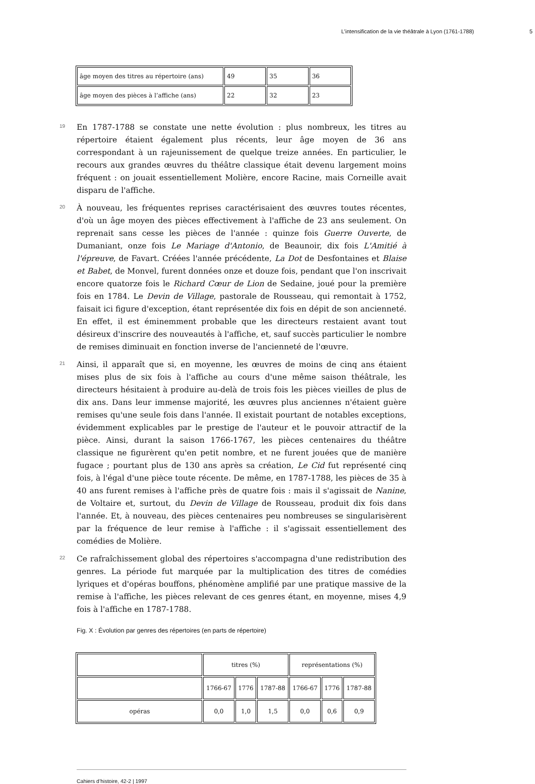L’intensification de la vie théâtrale à Lyon (1761-1788) 5
| âge moyen des titres au répertoire (ans) | 49 | 35 | 36 |
| âge moyen des pièces à l’affiche (ans) | 22 | 32 | 23 |
19
En 1787-1788 se constate une nette évolution : plus nombreux, les titres au répertoire étaient également plus récents, leur âge moyen de 36 ans correspondant à un rajeunissement de quelque treize années. En particulier, le recours aux grandes œuvres du théâtre classique était devenu largement moins fréquent : on jouait essentiellement Molière, encore Racine, mais Corneille avait disparu de l'affiche.
20
À nouveau, les fréquentes reprises caractérisaient des œuvres toutes récentes, d'où un âge moyen des pièces effectivement à l'affiche de 23 ans seulement. On reprenait sans cesse les pièces de l'année : quinze fois Guerre Ouverte, de Dumaniant, onze fois Le Mariage d'Antonio, de Beaunoir, dix fois L'Amitié à l'épreuve, de Favart. Créées l'année précédente, La Dot de Desfontaines et Blaise et Babet, de Monvel, furent données onze et douze fois, pendant que l'on inscrivait encore quatorze fois le Richard Cœur de Lion de Sedaine, joué pour la première fois en 1784. Le Devin de Village, pastorale de Rousseau, qui remontait à 1752, faisait ici figure d'exception, étant représentée dix fois en dépit de son ancienneté. En effet, il est éminemment probable que les directeurs restaient avant tout désireux d'inscrire des nouveautés à l'affiche, et, sauf succès particulier le nombre de remises diminuait en fonction inverse de l'ancienneté de l'œuvre.
21
Ainsi, il apparaît que si, en moyenne, les œuvres de moins de cinq ans étaient mises plus de six fois à l'affiche au cours d'une même saison théâtrale, les directeurs hésitaient à produire au-delà de trois fois les pièces vieilles de plus de dix ans. Dans leur immense majorité, les œuvres plus anciennes n'étaient guère remises qu'une seule fois dans l'année. Il existait pourtant de notables exceptions, évidemment explicables par le prestige de l'auteur et le pouvoir attractif de la pièce. Ainsi, durant la saison 1766-1767, les pièces centenaires du théâtre classique ne figurèrent qu'en petit nombre, et ne furent jouées que de manière fugace ; pourtant plus de 130 ans après sa création, Le Cid fut représenté cinq fois, à l'égal d'une pièce toute récente. De même, en 1787-1788, les pièces de 35 à 40 ans furent remises à l'affiche près de quatre fois : mais il s'agissait de Nanine, de Voltaire et, surtout, du Devin de Village de Rousseau, produit dix fois dans l'année. Et, à nouveau, des pièces centenaires peu nombreuses se singularisèrent par la fréquence de leur remise à l'affiche : il s'agissait essentiellement des comédies de Molière.
22
Ce rafraîchissement global des répertoires s'accompagna d'une redistribution des genres. La période fut marquée par la multiplication des titres de comédies lyriques et d'opéras bouffons, phénomène amplifié par une pratique massive de la remise à l'affiche, les pièces relevant de ces genres étant, en moyenne, mises 4,9 fois à l'affiche en 1787-1788.
Fig. X : Évolution par genres des répertoires (en parts de répertoire)
| | titres (%) | | | représentations (%) | | |
| | 1766-67 | 1776 | 1787-88 | 1766-67 | 1776 | 1787-88 |
| opéras | 0,0 | 1,0 | 1,5 | 0,0 | 0,6 | 0,9 |
Cahiers d’histoire, 42-2 | 1997